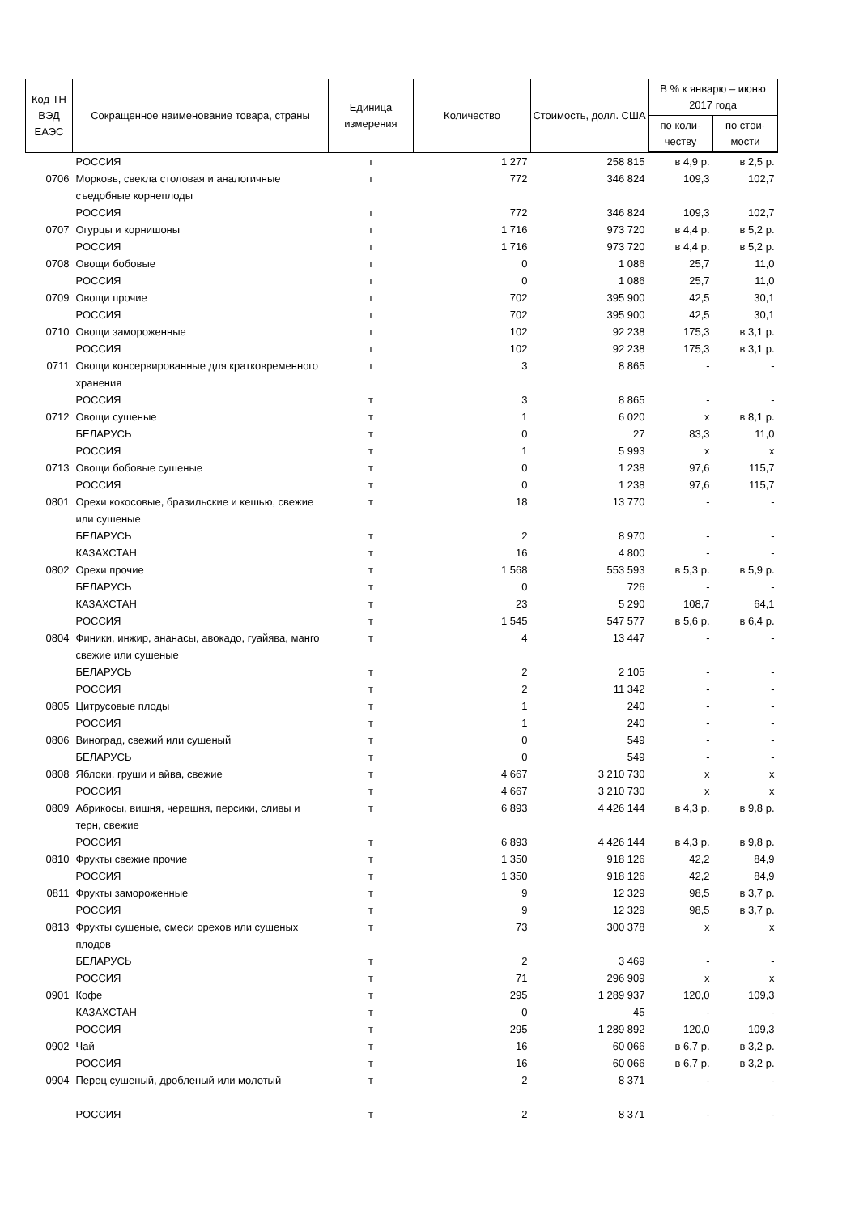| Код ТН ВЭД ЕАЭС | Сокращенное наименование товара, страны | Единица измерения | Количество | Стоимость, долл. США | В % к январю – июню 2017 года | |
| --- | --- | --- | --- | --- | --- | --- |
| | | | | | по коли-честву | по стои-мости |
| | РОССИЯ | т | 1 277 | 258 815 | в 4,9 р. | в 2,5 р. |
| 0706 | Морковь, свекла столовая и аналогичные съедобные корнеплоды | т | 772 | 346 824 | 109,3 | 102,7 |
| | РОССИЯ | т | 772 | 346 824 | 109,3 | 102,7 |
| 0707 | Огурцы и корнишоны | т | 1 716 | 973 720 | в 4,4 р. | в 5,2 р. |
| | РОССИЯ | т | 1 716 | 973 720 | в 4,4 р. | в 5,2 р. |
| 0708 | Овощи бобовые | т | 0 | 1 086 | 25,7 | 11,0 |
| | РОССИЯ | т | 0 | 1 086 | 25,7 | 11,0 |
| 0709 | Овощи прочие | т | 702 | 395 900 | 42,5 | 30,1 |
| | РОССИЯ | т | 702 | 395 900 | 42,5 | 30,1 |
| 0710 | Овощи замороженные | т | 102 | 92 238 | 175,3 | в 3,1 р. |
| | РОССИЯ | т | 102 | 92 238 | 175,3 | в 3,1 р. |
| 0711 | Овощи консервированные для кратковременного хранения | т | 3 | 8 865 | - | - |
| | РОССИЯ | т | 3 | 8 865 | - | - |
| 0712 | Овощи сушеные | т | 1 | 6 020 | х | в 8,1 р. |
| | БЕЛАРУСЬ | т | 0 | 27 | 83,3 | 11,0 |
| | РОССИЯ | т | 1 | 5 993 | х | х |
| 0713 | Овощи бобовые сушеные | т | 0 | 1 238 | 97,6 | 115,7 |
| | РОССИЯ | т | 0 | 1 238 | 97,6 | 115,7 |
| 0801 | Орехи кокосовые, бразильские и кешью, свежие или сушеные | т | 18 | 13 770 | - | - |
| | БЕЛАРУСЬ | т | 2 | 8 970 | - | - |
| | КАЗАХСТАН | т | 16 | 4 800 | - | - |
| 0802 | Орехи прочие | т | 1 568 | 553 593 | в 5,3 р. | в 5,9 р. |
| | БЕЛАРУСЬ | т | 0 | 726 | - | - |
| | КАЗАХСТАН | т | 23 | 5 290 | 108,7 | 64,1 |
| | РОССИЯ | т | 1 545 | 547 577 | в 5,6 р. | в 6,4 р. |
| 0804 | Финики, инжир, ананасы, авокадо, гуайява, манго свежие или сушеные | т | 4 | 13 447 | - | - |
| | БЕЛАРУСЬ | т | 2 | 2 105 | - | - |
| | РОССИЯ | т | 2 | 11 342 | - | - |
| 0805 | Цитрусовые плоды | т | 1 | 240 | - | - |
| | РОССИЯ | т | 1 | 240 | - | - |
| 0806 | Виноград, свежий или сушеный | т | 0 | 549 | - | - |
| | БЕЛАРУСЬ | т | 0 | 549 | - | - |
| 0808 | Яблоки, груши и айва, свежие | т | 4 667 | 3 210 730 | х | х |
| | РОССИЯ | т | 4 667 | 3 210 730 | х | х |
| 0809 | Абрикосы, вишня, черешня, персики, сливы и терн, свежие | т | 6 893 | 4 426 144 | в 4,3 р. | в 9,8 р. |
| | РОССИЯ | т | 6 893 | 4 426 144 | в 4,3 р. | в 9,8 р. |
| 0810 | Фрукты свежие прочие | т | 1 350 | 918 126 | 42,2 | 84,9 |
| | РОССИЯ | т | 1 350 | 918 126 | 42,2 | 84,9 |
| 0811 | Фрукты замороженные | т | 9 | 12 329 | 98,5 | в 3,7 р. |
| | РОССИЯ | т | 9 | 12 329 | 98,5 | в 3,7 р. |
| 0813 | Фрукты сушеные, смеси орехов или сушеных плодов | т | 73 | 300 378 | х | х |
| | БЕЛАРУСЬ | т | 2 | 3 469 | - | - |
| | РОССИЯ | т | 71 | 296 909 | х | х |
| 0901 | Кофе | т | 295 | 1 289 937 | 120,0 | 109,3 |
| | КАЗАХСТАН | т | 0 | 45 | - | - |
| | РОССИЯ | т | 295 | 1 289 892 | 120,0 | 109,3 |
| 0902 | Чай | т | 16 | 60 066 | в 6,7 р. | в 3,2 р. |
| | РОССИЯ | т | 16 | 60 066 | в 6,7 р. | в 3,2 р. |
| 0904 | Перец сушеный, дробленый или молотый | т | 2 | 8 371 | - | - |
| | РОССИЯ | т | 2 | 8 371 | - | - |